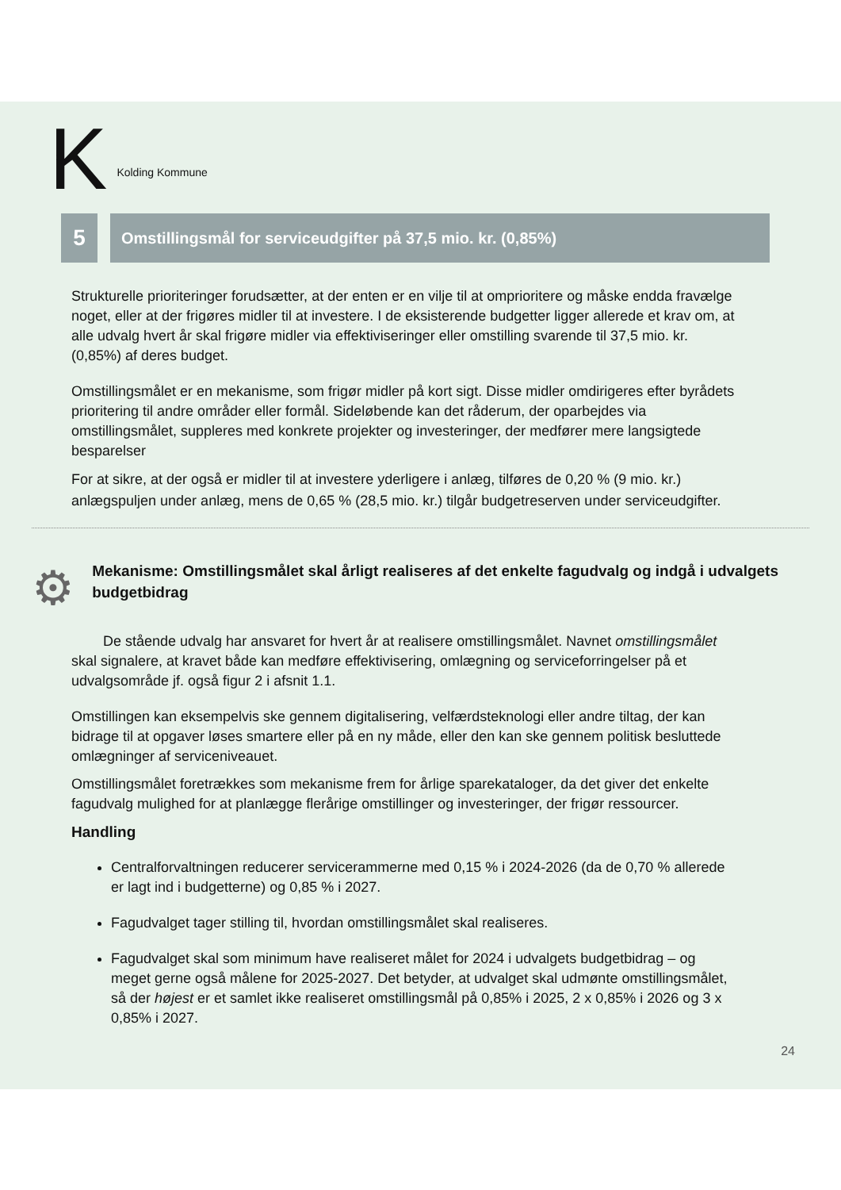K Kolding Kommune
5
Omstillingsmål for serviceudgifter på 37,5 mio. kr. (0,85%)
Strukturelle prioriteringer forudsætter, at der enten er en vilje til at omprioritere og måske endda fravælge noget, eller at der frigøres midler til at investere. I de eksisterende budgetter ligger allerede et krav om, at alle udvalg hvert år skal frigøre midler via effektiviseringer eller omstilling svarende til 37,5 mio. kr. (0,85%) af deres budget.
Omstillingsmålet er en mekanisme, som frigør midler på kort sigt. Disse midler omdirigeres efter byrådets prioritering til andre områder eller formål. Sideløbende kan det råderum, der oparbejdes via omstillingsmålet, suppleres med konkrete projekter og investeringer, der medfører mere langsigtede besparelser
For at sikre, at der også er midler til at investere yderligere i anlæg, tilføres de 0,20 % (9 mio. kr.) anlægspuljen under anlæg, mens de 0,65 % (28,5 mio. kr.) tilgår budgetreserven under serviceudgifter.
⚙
Mekanisme: Omstillingsmålet skal årligt realiseres af det enkelte fagudvalg og indgå i udvalgets budgetbidrag
De stående udvalg har ansvaret for hvert år at realisere omstillingsmålet. Navnet omstillingsmålet skal signalere, at kravet både kan medføre effektivisering, omlægning og serviceforringelser på et udvalgsområde jf. også figur 2 i afsnit 1.1.
Omstillingen kan eksempelvis ske gennem digitalisering, velfærdsteknologi eller andre tiltag, der kan bidrage til at opgaver løses smartere eller på en ny måde, eller den kan ske gennem politisk besluttede omlægninger af serviceniveauet.
Omstillingsmålet foretrækkes som mekanisme frem for årlige sparekataloger, da det giver det enkelte fagudvalg mulighed for at planlægge flerårige omstillinger og investeringer, der frigør ressourcer.
Handling
Centralforvaltningen reducerer servicerammerne med 0,15 % i 2024-2026 (da de 0,70 % allerede er lagt ind i budgetterne) og 0,85 % i 2027.
Fagudvalget tager stilling til, hvordan omstillingsmålet skal realiseres.
Fagudvalget skal som minimum have realiseret målet for 2024 i udvalgets budgetbidrag – og meget gerne også målene for 2025-2027. Det betyder, at udvalget skal udmønte omstillingsmålet, så der højest er et samlet ikke realiseret omstillingsmål på 0,85% i 2025, 2 x 0,85% i 2026 og 3 x 0,85% i 2027.
24